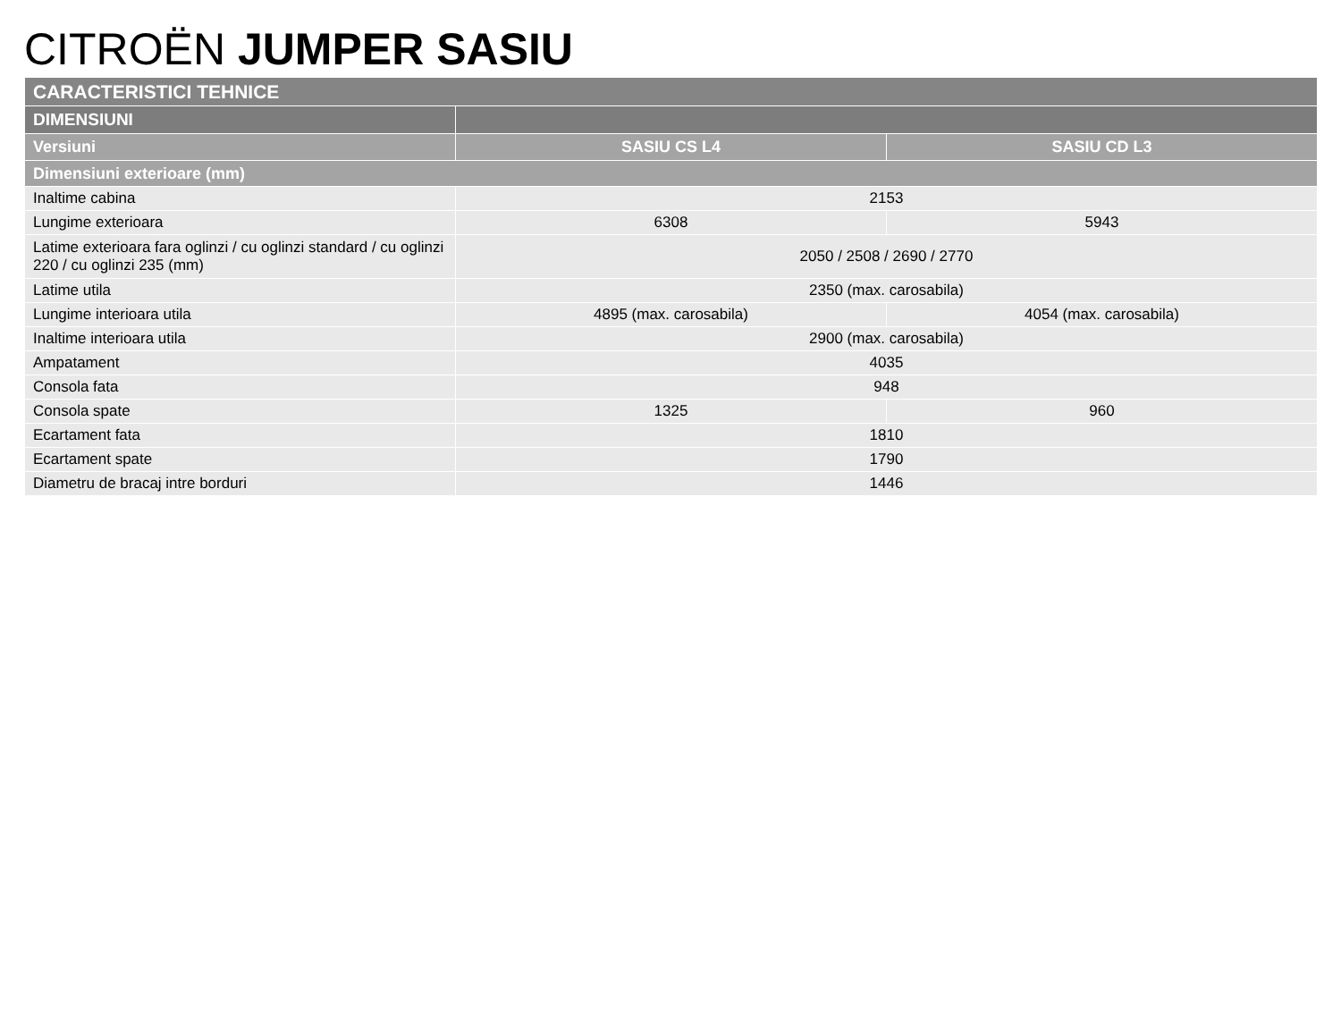CITROËN JUMPER SASIU
| CARACTERISTICI TEHNICE | | |
| --- | --- | --- |
| DIMENSIUNI | | |
| Versiuni | SASIU CS L4 | SASIU CD L3 |
| Dimensiuni exterioare (mm) | | |
| Inaltime cabina | 2153 | |
| Lungime exterioara | 6308 | 5943 |
| Latime exterioara fara oglinzi / cu oglinzi standard / cu oglinzi 220 / cu oglinzi 235 (mm) | 2050 / 2508 / 2690 / 2770 | |
| Latime utila | 2350 (max. carosabila) | |
| Lungime interioara utila | 4895 (max. carosabila) | 4054 (max. carosabila) |
| Inaltime interioara utila | 2900 (max. carosabila) | |
| Ampatament | 4035 | |
| Consola fata | 948 | |
| Consola spate | 1325 | 960 |
| Ecartament fata | 1810 | |
| Ecartament spate | 1790 | |
| Diametru de bracaj intre borduri | 1446 | |